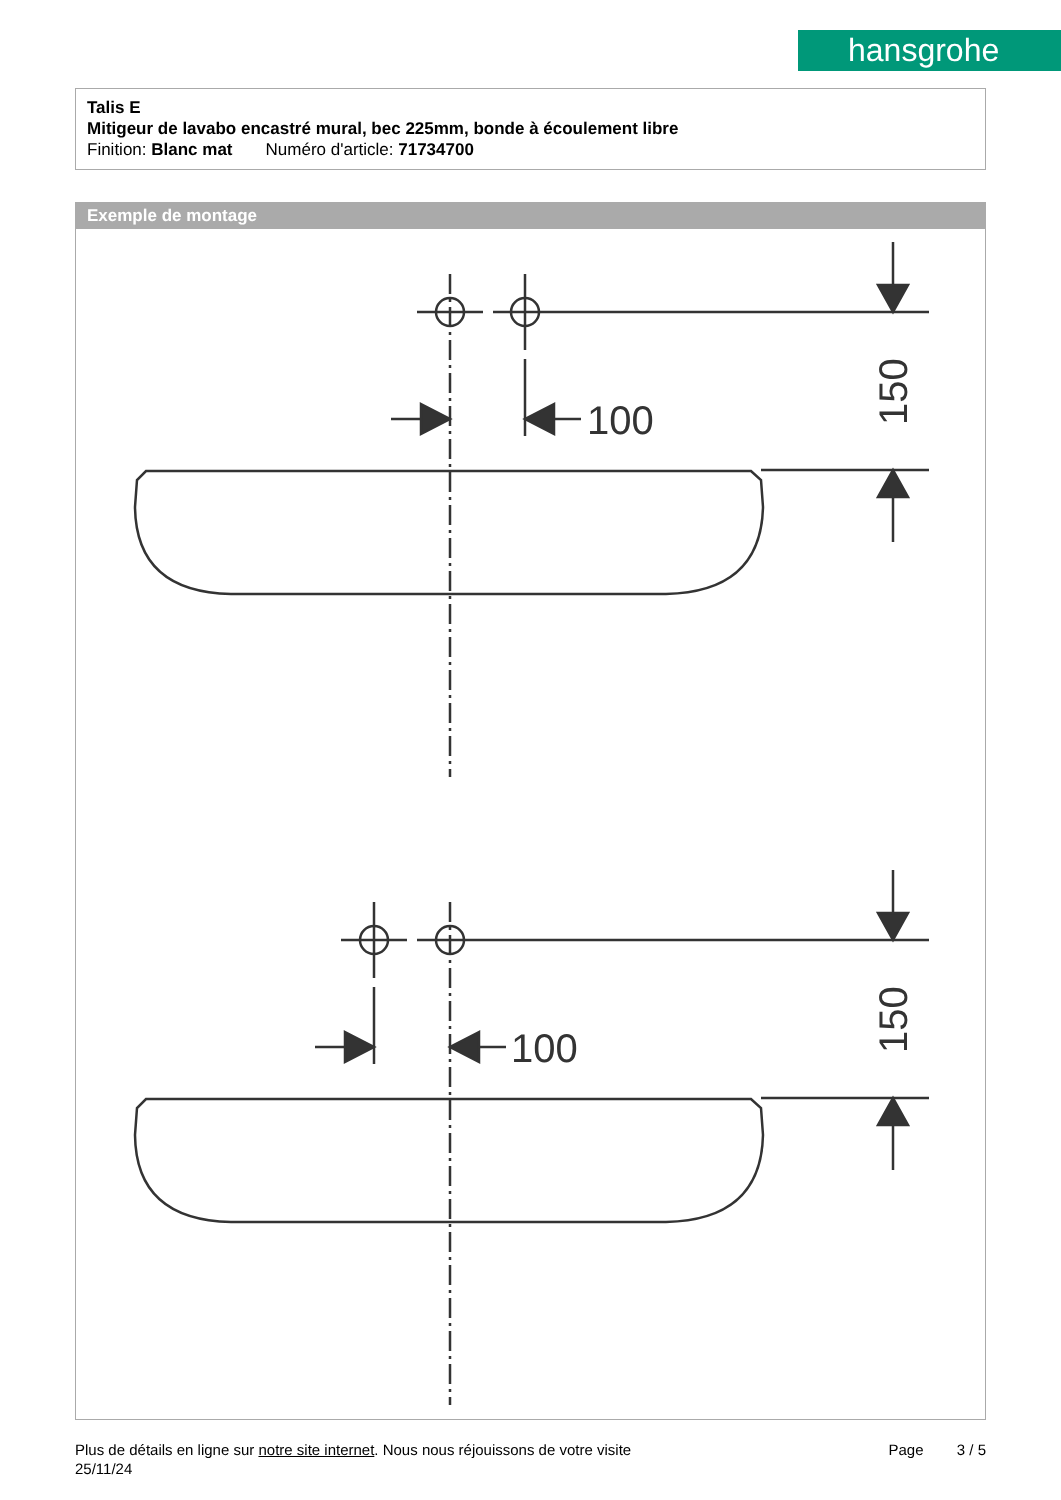hansgrohe
Talis E
Mitigeur de lavabo encastré mural, bec 225mm, bonde à écoulement libre
Finition: Blanc mat Numéro d'article: 71734700
Exemple de montage
100
150
100
150
Plus de détails en ligne sur notre site internet. Nous nous réjouissons de votre visite Page 3 / 5
25/11/24